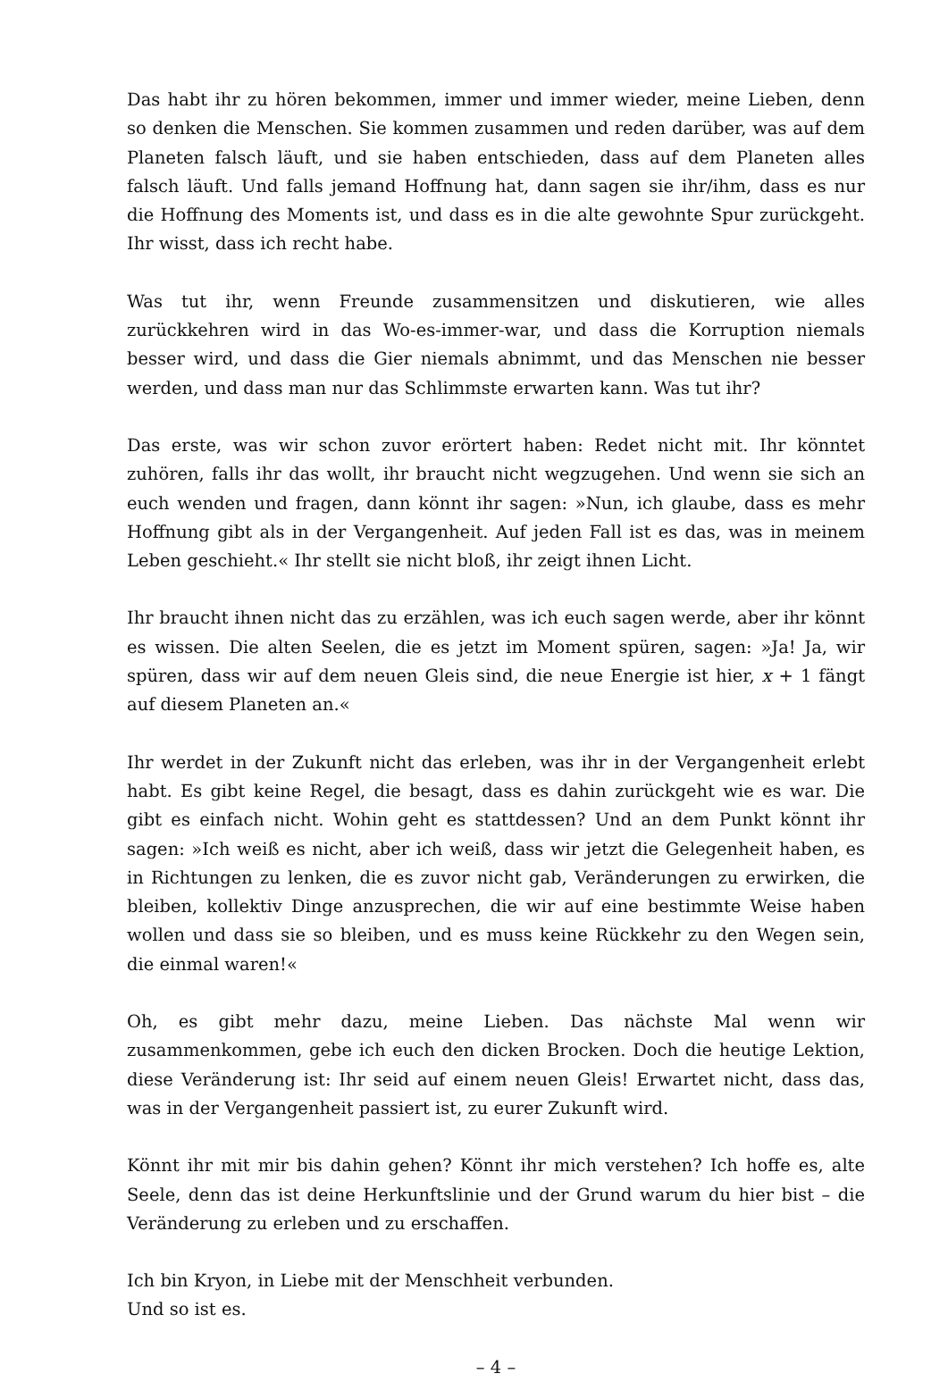Das habt ihr zu hören bekommen, immer und immer wieder, meine Lieben, denn so denken die Menschen. Sie kommen zusammen und reden darüber, was auf dem Planeten falsch läuft, und sie haben entschieden, dass auf dem Planeten alles falsch läuft. Und falls jemand Hoffnung hat, dann sagen sie ihr/ihm, dass es nur die Hoffnung des Moments ist, und dass es in die alte gewohnte Spur zurückgeht. Ihr wisst, dass ich recht habe.
Was tut ihr, wenn Freunde zusammensitzen und diskutieren, wie alles zurückkehren wird in das Wo-es-immer-war, und dass die Korruption niemals besser wird, und dass die Gier niemals abnimmt, und das Menschen nie besser werden, und dass man nur das Schlimmste erwarten kann. Was tut ihr?
Das erste, was wir schon zuvor erörtert haben: Redet nicht mit. Ihr könntet zuhören, falls ihr das wollt, ihr braucht nicht wegzugehen. Und wenn sie sich an euch wenden und fragen, dann könnt ihr sagen: »Nun, ich glaube, dass es mehr Hoffnung gibt als in der Vergangenheit. Auf jeden Fall ist es das, was in meinem Leben geschieht.« Ihr stellt sie nicht bloß, ihr zeigt ihnen Licht.
Ihr braucht ihnen nicht das zu erzählen, was ich euch sagen werde, aber ihr könnt es wissen. Die alten Seelen, die es jetzt im Moment spüren, sagen: »Ja! Ja, wir spüren, dass wir auf dem neuen Gleis sind, die neue Energie ist hier, x + 1 fängt auf diesem Planeten an.«
Ihr werdet in der Zukunft nicht das erleben, was ihr in der Vergangenheit erlebt habt. Es gibt keine Regel, die besagt, dass es dahin zurückgeht wie es war. Die gibt es einfach nicht. Wohin geht es stattdessen? Und an dem Punkt könnt ihr sagen: »Ich weiß es nicht, aber ich weiß, dass wir jetzt die Gelegenheit haben, es in Richtungen zu lenken, die es zuvor nicht gab, Veränderungen zu erwirken, die bleiben, kollektiv Dinge anzusprechen, die wir auf eine bestimmte Weise haben wollen und dass sie so bleiben, und es muss keine Rückkehr zu den Wegen sein, die einmal waren!«
Oh, es gibt mehr dazu, meine Lieben. Das nächste Mal wenn wir zusammenkommen, gebe ich euch den dicken Brocken. Doch die heutige Lektion, diese Veränderung ist: Ihr seid auf einem neuen Gleis! Erwartet nicht, dass das, was in der Vergangenheit passiert ist, zu eurer Zukunft wird.
Könnt ihr mit mir bis dahin gehen? Könnt ihr mich verstehen? Ich hoffe es, alte Seele, denn das ist deine Herkunftslinie und der Grund warum du hier bist – die Veränderung zu erleben und zu erschaffen.
Ich bin Kryon, in Liebe mit der Menschheit verbunden.
Und so ist es.
– 4 –